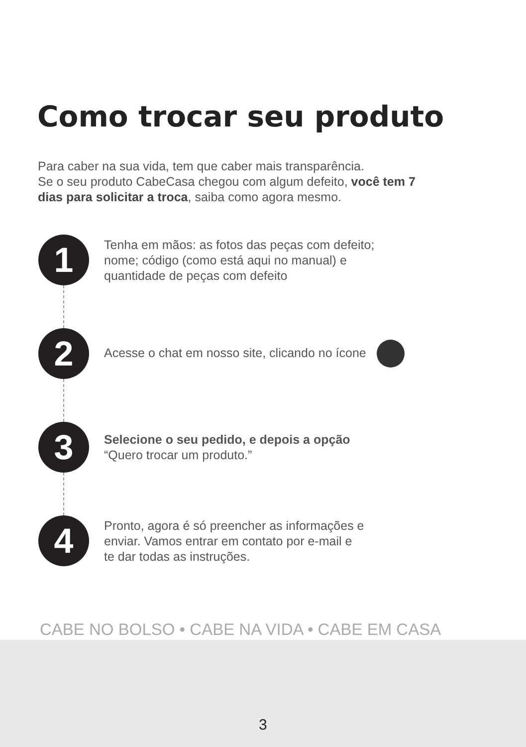Como trocar seu produto
Para caber na sua vida, tem que caber mais transparência.
Se o seu produto CabeCasa chegou com algum defeito, você tem 7 dias para solicitar a troca, saiba como agora mesmo.
1
Tenha em mãos: as fotos das peças com defeito;
nome; código (como está aqui no manual) e
quantidade de peças com defeito
2
Acesse o chat em nosso site, clicando no ícone
3
Selecione o seu pedido, e depois a opção
“Quero trocar um produto.”
4
Pronto, agora é só preencher as informações e
enviar. Vamos entrar em contato por e-mail e
te dar todas as instruções.
CABE NO BOLSO • CABE NA VIDA • CABE EM CASA
3